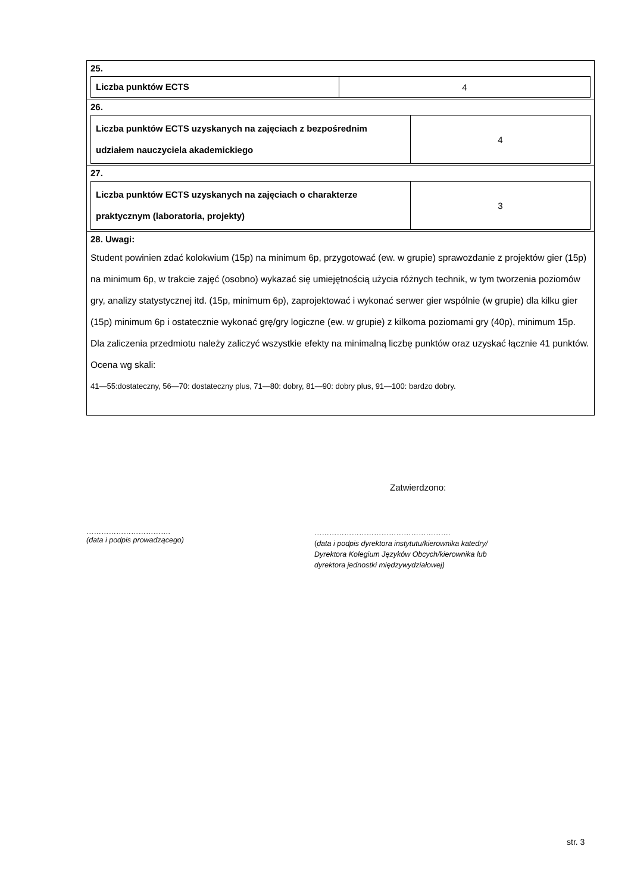25.
| Liczba punktów ECTS | 4 |
26.
| Liczba punktów ECTS uzyskanych na zajęciach z bezpośrednim udziałem nauczyciela akademickiego | 4 |
27.
| Liczba punktów ECTS uzyskanych na zajęciach o charakterze praktycznym (laboratoria, projekty) | 3 |
28. Uwagi:
Student powinien zdać kolokwium (15p) na minimum 6p, przygotować (ew. w grupie) sprawozdanie z projektów gier (15p) na minimum 6p, w trakcie zajęć (osobno) wykazać się umiejętnością użycia różnych technik, w tym tworzenia poziomów gry, analizy statystycznej itd. (15p, minimum 6p), zaprojektować i wykonać serwer gier wspólnie (w grupie) dla kilku gier (15p) minimum 6p i ostatecznie wykonać grę/gry logiczne (ew. w grupie) z kilkoma poziomami gry (40p), minimum 15p.
Dla zaliczenia przedmiotu należy zaliczyć wszystkie efekty na minimalną liczbę punktów oraz uzyskać łącznie 41 punktów. Ocena wg skali:
41—55:dostateczny, 56—70: dostateczny plus, 71—80: dobry, 81—90: dobry plus, 91—100: bardzo dobry.
Zatwierdzono:
…………………………….
(data i podpis prowadzącego)
……………………………………………….
(data i podpis dyrektora instytutu/kierownika katedry/
Dyrektora Kolegium Języków Obcych/kierownika lub
dyrektora jednostki międzywydziałowej)
str. 3